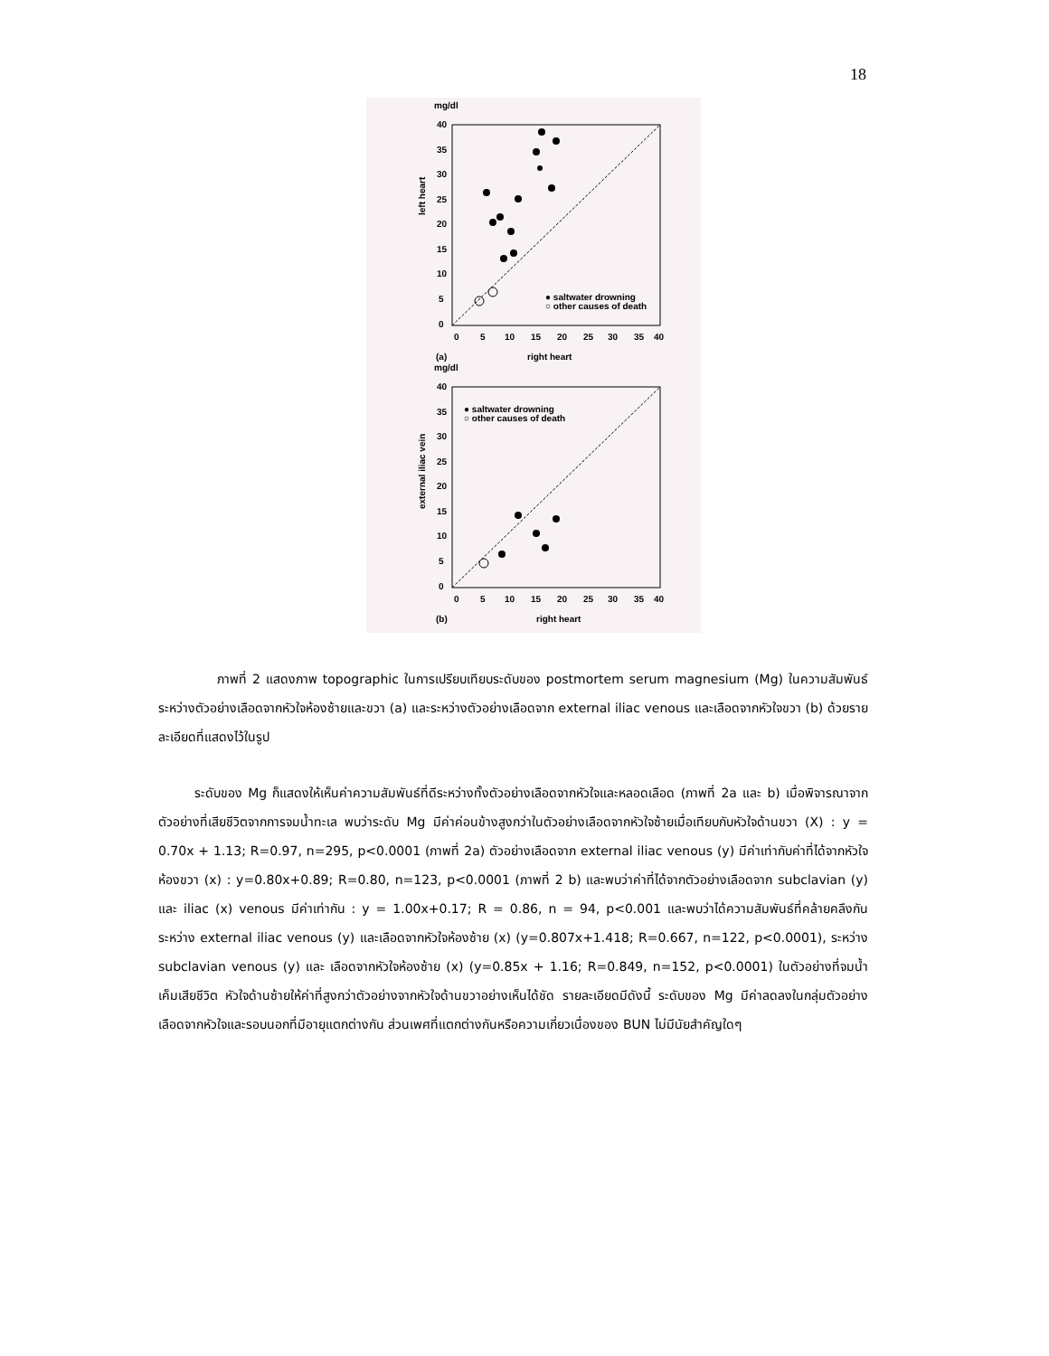18
mg/dl
40
35
30
25
20
15
10
5
0
0
5
10
15
20
25
30
35
40
left heart
(a)
right heart
● saltwater drowning
○ other causes of death
mg/dl
40
35
30
25
20
15
10
5
0
0
5
10
15
20
25
30
35
40
external iliac vein
(b)
right heart
● saltwater drowning
○ other causes of death
ภาพที่ 2 แสดงภาพ topographic ในการเปรียบเทียบระดับของ postmortem serum magnesium (Mg) ในความสัมพันธ์ระหว่างตัวอย่างเลือดจากหัวใจห้องซ้ายและขวา (a) และระหว่างตัวอย่างเลือดจาก external iliac venous และเลือดจากหัวใจขวา (b) ด้วยรายละเอียดที่แสดงไว้ในรูป
ระดับของ Mg ก็แสดงให้เห็นค่าความสัมพันธ์ที่ดีระหว่างทั้งตัวอย่างเลือดจากหัวใจและหลอดเลือด (ภาพที่ 2a และ b) เมื่อพิจารณาจากตัวอย่างที่เสียชีวิตจากการจมน้ำทะเล พบว่าระดับ Mg มีค่าค่อนข้างสูงกว่าในตัวอย่างเลือดจากหัวใจซ้ายเมื่อเทียบกับหัวใจด้านขวา (X) : y = 0.70x + 1.13; R=0.97, n=295, p<0.0001 (ภาพที่ 2a) ตัวอย่างเลือดจาก external iliac venous (y) มีค่าเท่ากับค่าที่ได้จากหัวใจห้องขวา (x) : y=0.80x+0.89; R=0.80, n=123, p<0.0001 (ภาพที่ 2 b) และพบว่าค่าที่ได้จากตัวอย่างเลือดจาก subclavian (y) และ iliac (x) venous มีค่าเท่ากัน : y = 1.00x+0.17; R = 0.86, n = 94, p<0.001 และพบว่าได้ความสัมพันธ์ที่คล้ายคลึงกันระหว่าง external iliac venous (y) และเลือดจากหัวใจห้องซ้าย (x) (y=0.807x+1.418; R=0.667, n=122, p<0.0001), ระหว่าง subclavian venous (y) และ เลือดจากหัวใจห้องซ้าย (x) (y=0.85x + 1.16; R=0.849, n=152, p<0.0001) ในตัวอย่างที่จมน้ำเค็มเสียชีวิต หัวใจด้านซ้ายให้ค่าที่สูงกว่าตัวอย่างจากหัวใจด้านขวาอย่างเห็นได้ชัด รายละเอียดมีดังนี้ ระดับของ Mg มีค่าลดลงในกลุ่มตัวอย่างเลือดจากหัวใจและรอบนอกที่มีอายุแตกต่างกัน ส่วนเพศที่แตกต่างกันหรือความเกี่ยวเนื่องของ BUN ไม่มีนัยสำคัญใดๆ